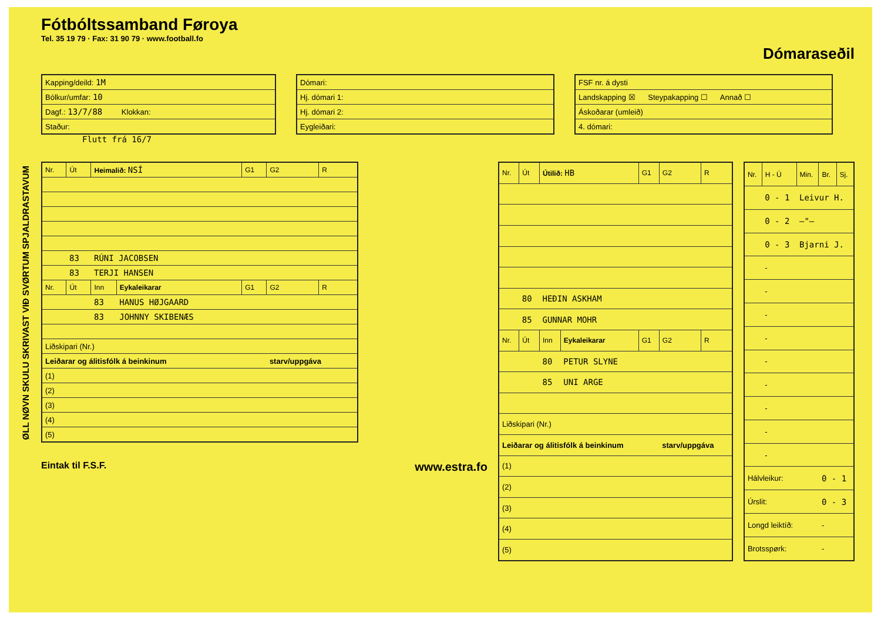ØLL NØVN SKULU SKRIVAST VIÐ SVØRTUM SPJALDRASTAVUM
Fótbóltssamband Føroya
Tel. 35 19 79 · Fax: 31 90 79 · www.football.fo
Dómaraseðil
| Kapping/deild: 1M |
| Bólkur/umfar: 10 |
| Dagf.: 13/7/88 Klokkan: |
| Staður: |
Flutt frá 16/7
| Dómari: |
| Hj. dómari 1: |
| Hj. dómari 2: |
| Eygleiðari: |
| FSF nr. á dysti |
| Landskapping ☒ Steypakapping ☐ Annað ☐ |
| Áskoðarar (umleið) |
| 4. dómari: |
| Nr. | Út | Heimalið: NSÍ | | G1 | G2 | R |
| --- | --- | --- | --- | --- | --- | --- |
| | 83 | RÚNI JACOBSEN | | | | |
| | 83 | TERJI HANSEN | | | | |
| Nr. | Út | Inn | Eykaleikarar | G1 | G2 | R |
| | | 83 | HANUS HØJGAARD | | | |
| | | 83 | JOHNNY SKIBENÆS | | | |
| Liðskipari (Nr.) | | | | | | |
| Leiðarar og álitisfólk á beinkinum | | | | | starv/uppgáva | |
| (1) | | | | | | |
| (2) | | | | | | |
| (3) | | | | | | |
| (4) | | | | | | |
| (5) | | | | | | |
Eintak til F.S.F. www.estra.fo
| Nr. | Út | Útilið: HB | | G1 | G2 | R |
| --- | --- | --- | --- | --- | --- | --- |
| | 80 | HEÐIN ASKHAM | | | | |
| | 85 | GUNNAR MOHR | | | | |
| Nr. | Út | Inn | Eykaleikarar | G1 | G2 | R |
| | | 80 | PETUR SLYNE | | | |
| | | 85 | UNI ARGE | | | |
| Liðskipari (Nr.) | | | | | | |
| Leiðarar og álitisfólk á beinkinum | | | | | starv/uppgáva | |
| (1) | | | | | | |
| (2) | | | | | | |
| (3) | | | | | | |
| (4) | | | | | | |
| (5) | | | | | | |
| Nr. | H - Ú | Min. | Br. | Sj. |
| --- | --- | --- | --- | --- |
| | 0 - 1 | Leivur H. | | |
| | 0 - 2 | —"— | | |
| | 0 - 3 | Bjarni J. | | |
| | - | | | |
| | - | | | |
| | - | | | |
| | - | | | |
| | - | | | |
| | - | | | |
| | - | | | |
| | - | | | |
| | - | | | |
| Hálvleikur: | | | 0 - 1 | |
| Úrslit: | | | 0 - 3 | |
| Longd leiktíð: | | | - | |
| Brotsspørk: | | | - | |